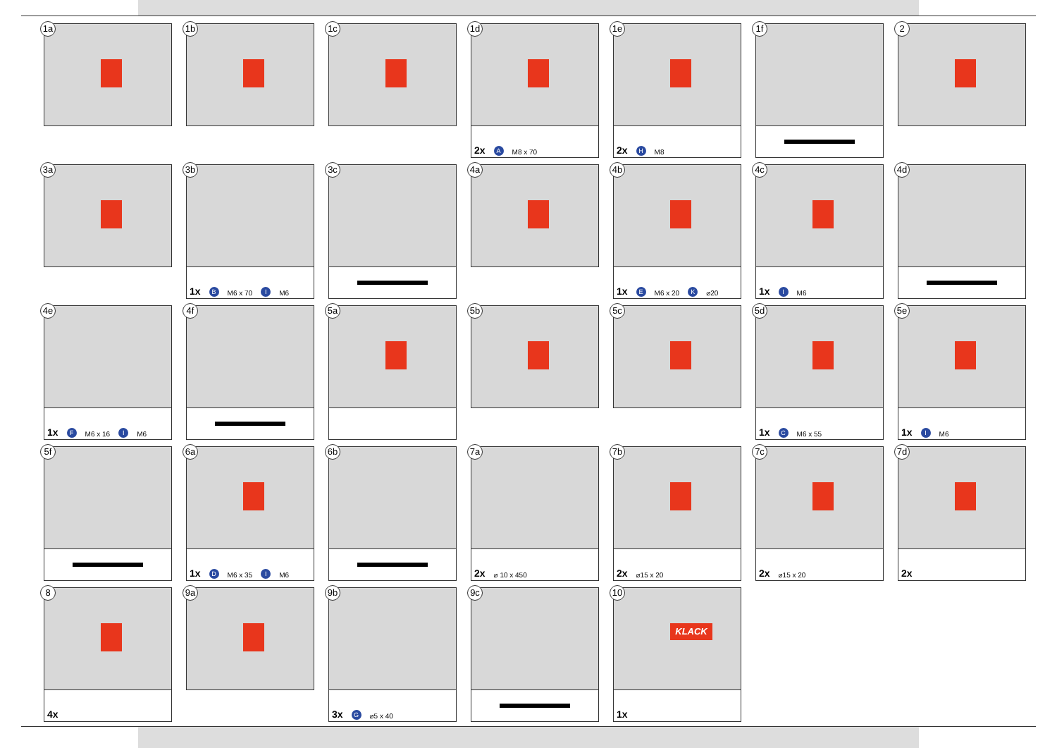1a
1b
1c
1d
2x A M8 x 70
1e
2x H M8
1f
2
3a
3b
1x B M6 x 70 I M6
3c
4a
4b
1x E M6 x 20 K ⌀20
4c
1x I M6
4d
4e
1x F M6 x 16 I M6
4f
5a
5b
5c
5d
1x C M6 x 55
5e
1x I M6
5f
6a
1x D M6 x 35 I M6
6b
7a
2x ⌀ 10 x 450
7b
2x ⌀15 x 20
7c
2x ⌀15 x 20
7d
2x
8
4x
9a
9b
3x G ⌀5 x 40
9c
10
KLACK
1x